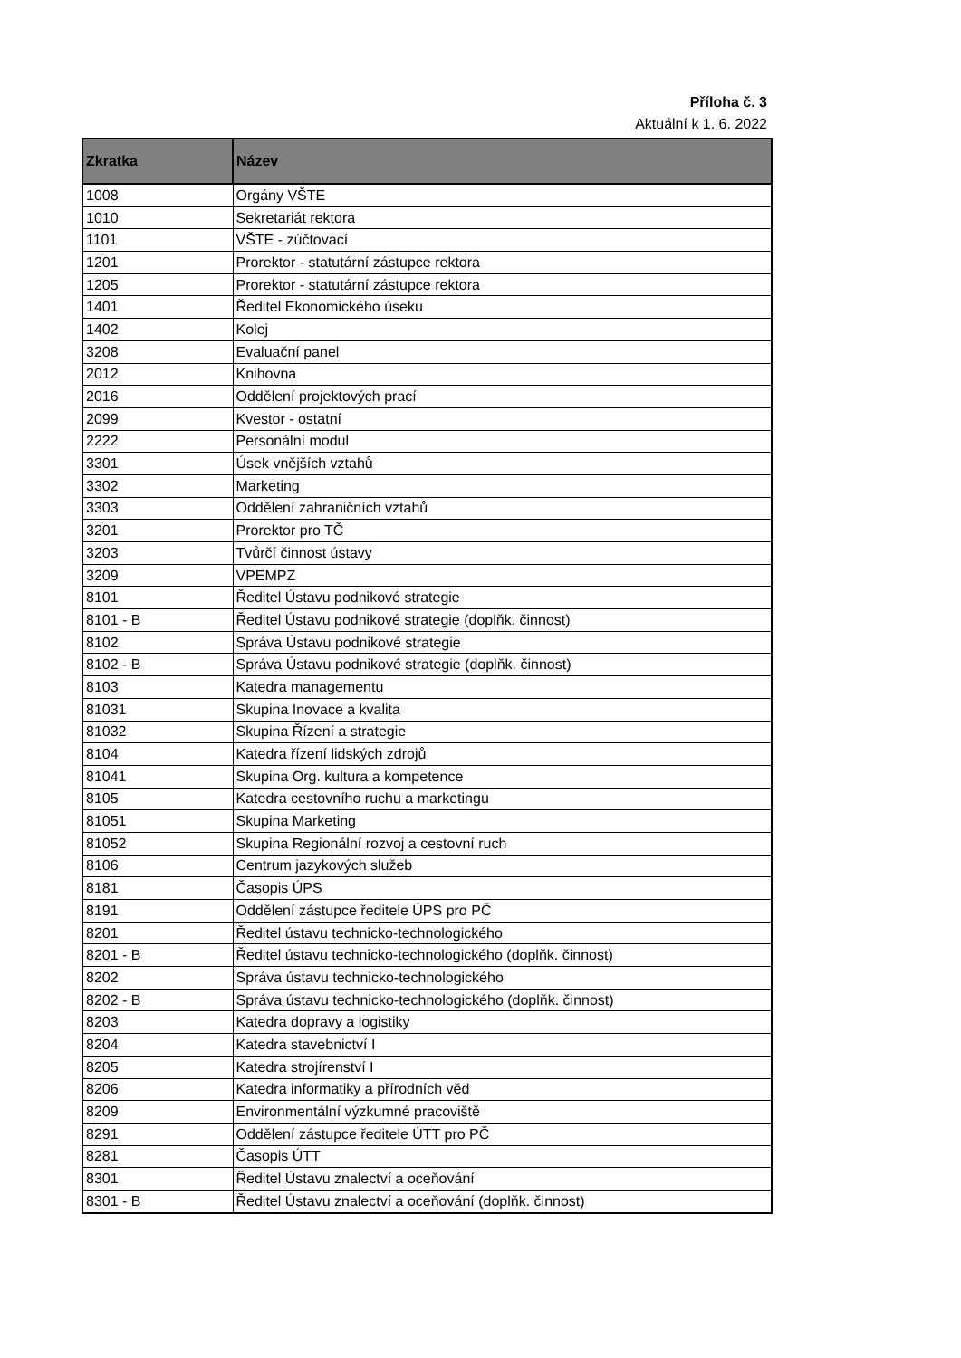Příloha č. 3
Aktuální k 1. 6. 2022
| Zkratka | Název |
| --- | --- |
| 1008 | Orgány VŠTE |
| 1010 | Sekretariát rektora |
| 1101 | VŠTE - zúčtovací |
| 1201 | Prorektor - statutární zástupce rektora |
| 1205 | Prorektor - statutární zástupce rektora |
| 1401 | Ředitel Ekonomického úseku |
| 1402 | Kolej |
| 3208 | Evaluační panel |
| 2012 | Knihovna |
| 2016 | Oddělení projektových prací |
| 2099 | Kvestor - ostatní |
| 2222 | Personální modul |
| 3301 | Úsek vnějších vztahů |
| 3302 | Marketing |
| 3303 | Oddělení zahraničních vztahů |
| 3201 | Prorektor pro TČ |
| 3203 | Tvůrčí činnost ústavy |
| 3209 | VPEMPZ |
| 8101 | Ředitel Ústavu podnikové strategie |
| 8101 - B | Ředitel Ústavu podnikové strategie (doplňk. činnost) |
| 8102 | Správa Ústavu podnikové strategie |
| 8102 - B | Správa Ústavu podnikové strategie (doplňk. činnost) |
| 8103 | Katedra managementu |
| 81031 | Skupina Inovace a kvalita |
| 81032 | Skupina Řízení a strategie |
| 8104 | Katedra řízení lidských zdrojů |
| 81041 | Skupina Org. kultura a kompetence |
| 8105 | Katedra cestovního ruchu a marketingu |
| 81051 | Skupina Marketing |
| 81052 | Skupina Regionální rozvoj a cestovní ruch |
| 8106 | Centrum jazykových služeb |
| 8181 | Časopis ÚPS |
| 8191 | Oddělení zástupce ředitele ÚPS pro PČ |
| 8201 | Ředitel ústavu technicko-technologického |
| 8201 - B | Ředitel ústavu technicko-technologického (doplňk. činnost) |
| 8202 | Správa ústavu technicko-technologického |
| 8202 - B | Správa ústavu technicko-technologického (doplňk. činnost) |
| 8203 | Katedra dopravy a logistiky |
| 8204 | Katedra stavebnictví I |
| 8205 | Katedra strojírenství I |
| 8206 | Katedra informatiky a přírodních věd |
| 8209 | Environmentální výzkumné pracoviště |
| 8291 | Oddělení zástupce ředitele ÚTT pro PČ |
| 8281 | Časopis ÚTT |
| 8301 | Ředitel Ústavu znalectví a oceňování |
| 8301 - B | Ředitel Ústavu znalectví a oceňování (doplňk. činnost) |